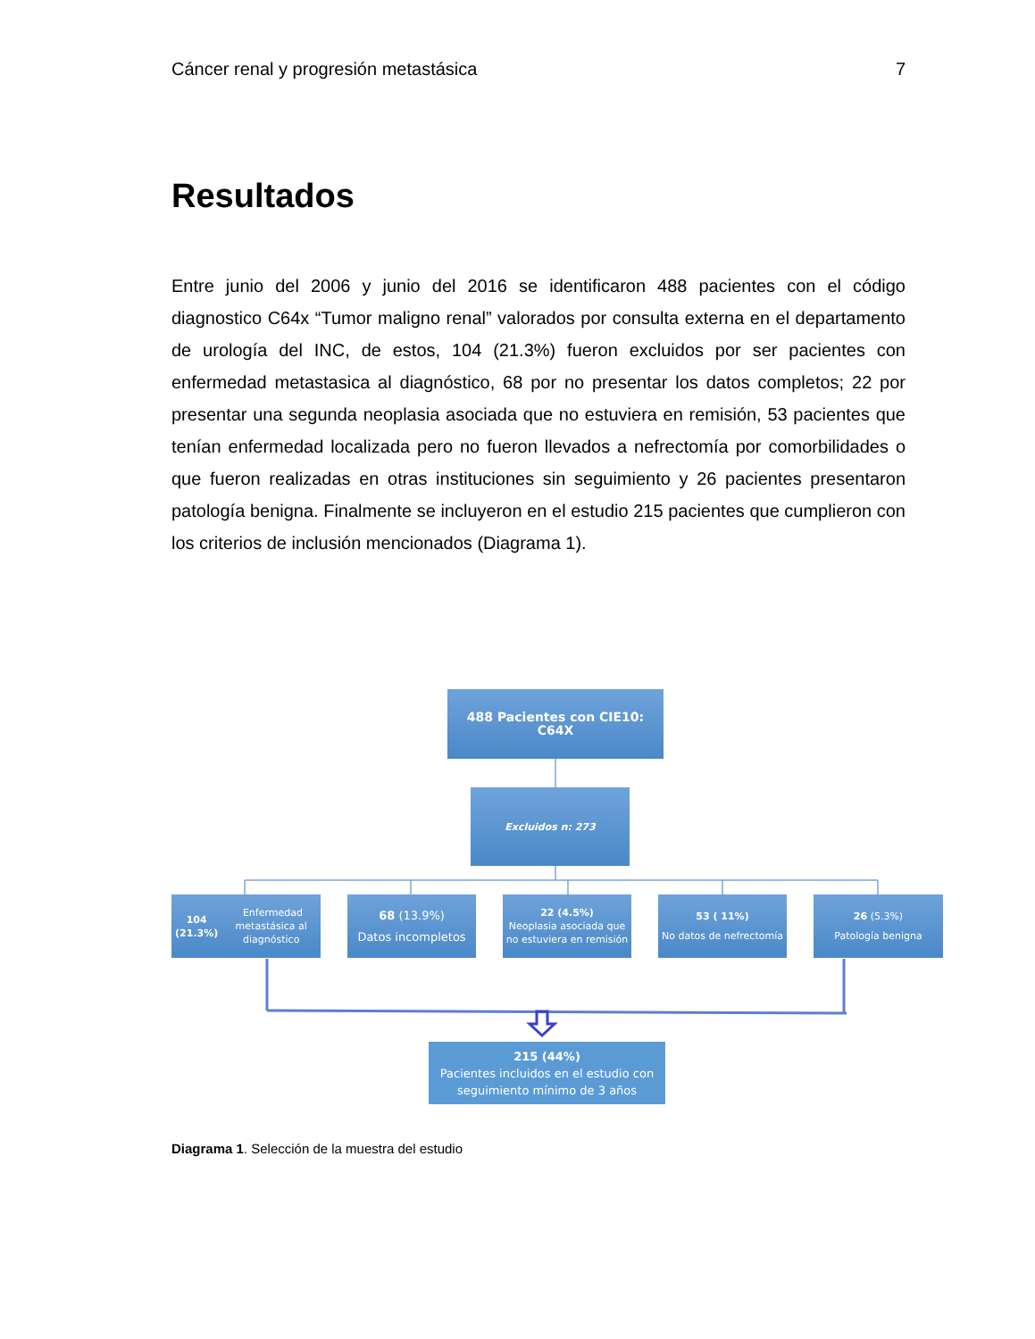Cáncer renal y progresión metastásica 7
Resultados
Entre junio del 2006 y junio del 2016 se identificaron 488 pacientes con el código diagnostico C64x “Tumor maligno renal” valorados por consulta externa en el departamento de urología del INC, de estos, 104 (21.3%) fueron excluidos por ser pacientes con enfermedad metastasica al diagnóstico, 68 por no presentar los datos completos; 22 por presentar una segunda neoplasia asociada que no estuviera en remisión, 53 pacientes que tenían enfermedad localizada pero no fueron llevados a nefrectomía por comorbilidades o que fueron realizadas en otras instituciones sin seguimiento y 26 pacientes presentaron patología benigna. Finalmente se incluyeron en el estudio 215 pacientes que cumplieron con los criterios de inclusión mencionados (Diagrama 1).
488 Pacientes con CIE10: C64X
Excluidos n: 273
104 (21.3%) Enfermedad
metastásica al diagnóstico
68 (13.9%)
Datos incompletos
22 (4.5%)
Neoplasia asociada que no estuviera en remisión
53 ( 11%)
No datos de nefrectomía
26 (5.3%)
Patología benigna
215 (44%)
Pacientes incluidos en el estudio con seguimiento mínimo de 3 años
Diagrama 1. Selección de la muestra del estudio